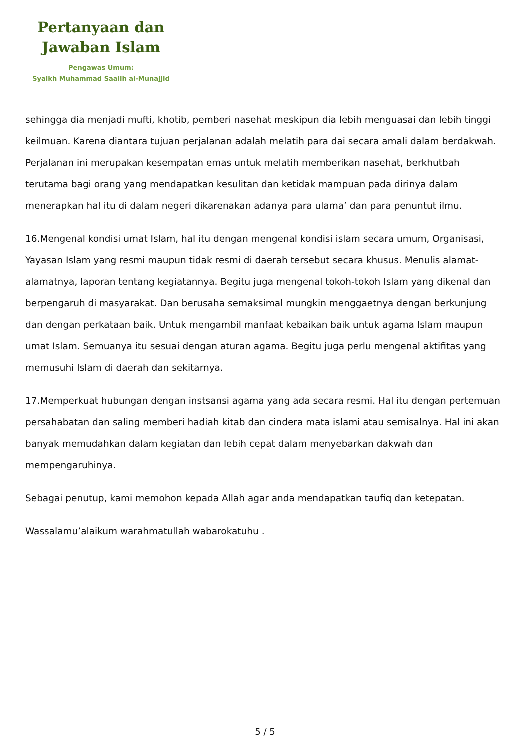Pertanyaan dan
Jawaban Islam
Pengawas Umum:
Syaikh Muhammad Saalih al-Munajjid
sehingga dia menjadi mufti, khotib, pemberi nasehat meskipun dia lebih menguasai dan lebih tinggi keilmuan. Karena diantara tujuan perjalanan adalah melatih para dai secara amali dalam berdakwah. Perjalanan ini merupakan kesempatan emas untuk melatih memberikan nasehat, berkhutbah terutama bagi orang yang mendapatkan kesulitan dan ketidak mampuan pada dirinya dalam menerapkan hal itu di dalam negeri dikarenakan adanya para ulama’ dan para penuntut ilmu.
16.Mengenal kondisi umat Islam, hal itu dengan mengenal kondisi islam secara umum, Organisasi, Yayasan Islam yang resmi maupun tidak resmi di daerah tersebut secara khusus. Menulis alamat-alamatnya, laporan tentang kegiatannya. Begitu juga mengenal tokoh-tokoh Islam yang dikenal dan berpengaruh di masyarakat. Dan berusaha semaksimal mungkin menggaetnya dengan berkunjung dan dengan perkataan baik. Untuk mengambil manfaat kebaikan baik untuk agama Islam maupun umat Islam. Semuanya itu sesuai dengan aturan agama. Begitu juga perlu mengenal aktifitas yang memusuhi Islam di daerah dan sekitarnya.
17.Memperkuat hubungan dengan instsansi agama yang ada secara resmi. Hal itu dengan pertemuan persahabatan dan saling memberi hadiah kitab dan cindera mata islami atau semisalnya. Hal ini akan banyak memudahkan dalam kegiatan dan lebih cepat dalam menyebarkan dakwah dan mempengaruhinya.
Sebagai penutup, kami memohon kepada Allah agar anda mendapatkan taufiq dan ketepatan.
Wassalamu’alaikum warahmatullah wabarokatuhu .
5 / 5